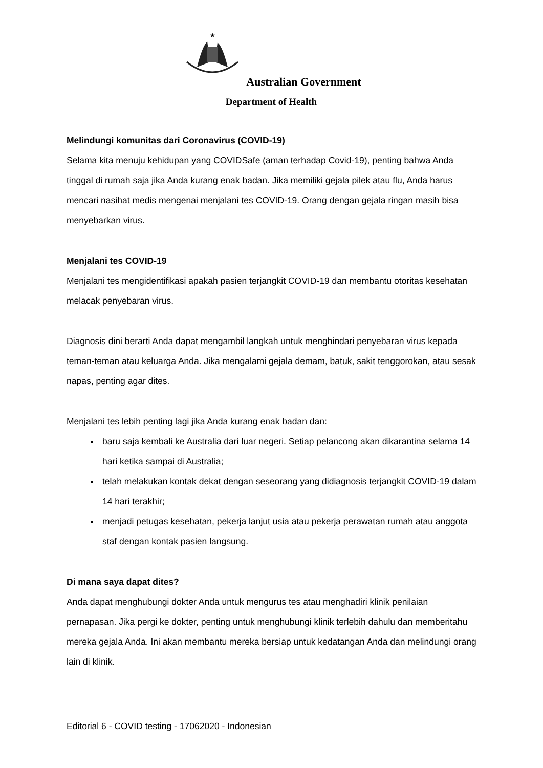★
Australian Government
Department of Health
Melindungi komunitas dari Coronavirus (COVID-19)
Selama kita menuju kehidupan yang COVIDSafe (aman terhadap Covid-19), penting bahwa Anda tinggal di rumah saja jika Anda kurang enak badan. Jika memiliki gejala pilek atau flu, Anda harus mencari nasihat medis mengenai menjalani tes COVID-19. Orang dengan gejala ringan masih bisa menyebarkan virus.
Menjalani tes COVID-19
Menjalani tes mengidentifikasi apakah pasien terjangkit COVID-19 dan membantu otoritas kesehatan melacak penyebaran virus.
Diagnosis dini berarti Anda dapat mengambil langkah untuk menghindari penyebaran virus kepada teman-teman atau keluarga Anda. Jika mengalami gejala demam, batuk, sakit tenggorokan, atau sesak napas, penting agar dites.
Menjalani tes lebih penting lagi jika Anda kurang enak badan dan:
baru saja kembali ke Australia dari luar negeri. Setiap pelancong akan dikarantina selama 14 hari ketika sampai di Australia;
telah melakukan kontak dekat dengan seseorang yang didiagnosis terjangkit COVID-19 dalam 14 hari terakhir;
menjadi petugas kesehatan, pekerja lanjut usia atau pekerja perawatan rumah atau anggota staf dengan kontak pasien langsung.
Di mana saya dapat dites?
Anda dapat menghubungi dokter Anda untuk mengurus tes atau menghadiri klinik penilaian pernapasan. Jika pergi ke dokter, penting untuk menghubungi klinik terlebih dahulu dan memberitahu mereka gejala Anda. Ini akan membantu mereka bersiap untuk kedatangan Anda dan melindungi orang lain di klinik.
Editorial 6 - COVID testing - 17062020 - Indonesian